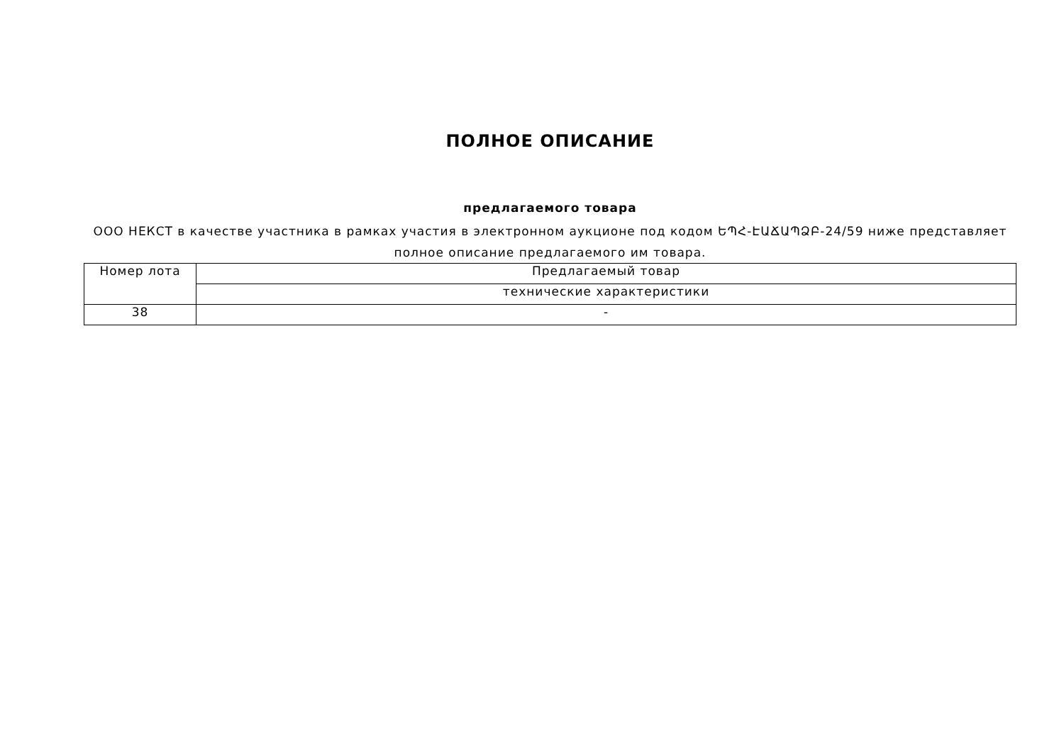ПОЛНОЕ ОПИСАНИЕ
предлагаемого товара
ООО НЕКСТ в качестве участника в рамках участия в электронном аукционе под кодом ԵՊՀ-ԷԱՃԱՊՁԲ-24/59 ниже представляет полное описание предлагаемого им товара.
| Номер лота | Предлагаемый товар |
| | технические характеристики |
| 38 | - |